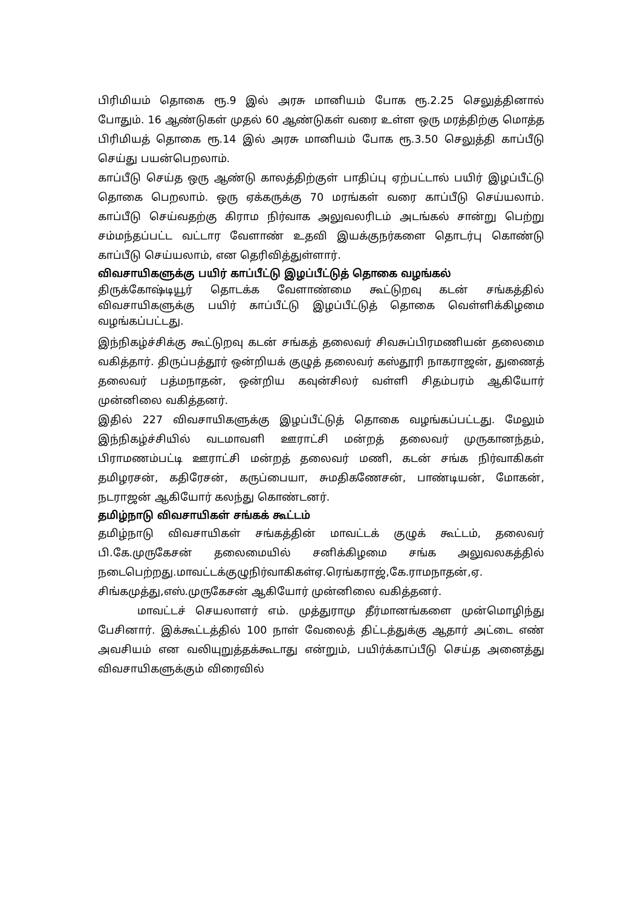பிரிமியம் தொகை ரூ.9 இல் அரசு மானியம் போக ரூ.2.25 செலுத்தினால் போதும். 16 ஆண்டுகள் முதல் 60 ஆண்டுகள் வரை உள்ள ஒரு மரத்திற்கு மொத்த பிரிமியத் தொகை ரூ.14 இல் அரசு மானியம் போக ரூ.3.50 செலுத்தி காப்பீடு செய்து பயன்பெறலாம்.
காப்பீடு செய்த ஒரு ஆண்டு காலத்திற்குள் பாதிப்பு ஏற்பட்டால் பயிர் இழப்பீட்டு தொகை பெறலாம். ஒரு ஏக்கருக்கு 70 மரங்கள் வரை காப்பீடு செய்யலாம். காப்பீடு செய்வதற்கு கிராம நிர்வாக அலுவலரிடம் அடங்கல் சான்று பெற்று சம்மந்தப்பட்ட வட்டார வேளாண் உதவி இயக்குநர்களை தொடர்பு கொண்டு காப்பீடு செய்யலாம், என தெரிவித்துள்ளார்.
விவசாயிகளுக்கு பயிர் காப்பீட்டு இழப்பீட்டுத் தொகை வழங்கல்
திருக்கோஷ்டியூர் தொடக்க வேளாண்மை கூட்டுறவு கடன் சங்கத்தில் விவசாயிகளுக்கு பயிர் காப்பீட்டு இழப்பீட்டுத் தொகை வெள்ளிக்கிழமை வழங்கப்பட்டது.
இந்நிகழ்ச்சிக்கு கூட்டுறவு கடன் சங்கத் தலைவர் சிவசுப்பிரமணியன் தலைமை வகித்தார். திருப்பத்தூர் ஒன்றியக் குழுத் தலைவர் கஸ்தூரி நாகராஜன், துணைத் தலைவர் பத்மநாதன், ஒன்றிய கவுன்சிலர் வள்ளி சிதம்பரம் ஆகியோர் முன்னிலை வகித்தனர்.
இதில் 227 விவசாயிகளுக்கு இழப்பீட்டுத் தொகை வழங்கப்பட்டது. மேலும் இந்நிகழ்ச்சியில் வடமாவளி ஊராட்சி மன்றத் தலைவர் முருகானந்தம், பிராமணம்பட்டி ஊராட்சி மன்றத் தலைவர் மணி, கடன் சங்க நிர்வாகிகள் தமிழரசன், கதிரேசன், கருப்பையா, சுமதிகணேசன், பாண்டியன், மோகன், நடராஜன் ஆகியோர் கலந்து கொண்டனர்.
தமிழ்நாடு விவசாயிகள் சங்கக் கூட்டம்
தமிழ்நாடு விவசாயிகள் சங்கத்தின் மாவட்டக் குழுக் கூட்டம், தலைவர் பி.கே.முருகேசன் தலைமையில் சனிக்கிழமை சங்க அலுவலகத்தில் நடைபெற்றது.மாவட்டக்குழுநிர்வாகிகள்ஏ.ரெங்கராஜ்,கே.ராமநாதன்,ஏ. சிங்கமுத்து,எஸ்.முருகேசன் ஆகியோர் முன்னிலை வகித்தனர்.
மாவட்டச் செயலாளர் எம். முத்துராமு தீர்மானங்களை முன்மொழிந்து பேசினார். இக்கூட்டத்தில் 100 நாள் வேலைத் திட்டத்துக்கு ஆதார் அட்டை எண் அவசியம் என வலியுறுத்தக்கூடாது என்றும், பயிர்க்காப்பீடு செய்த அனைத்து விவசாயிகளுக்கும் விரைவில்